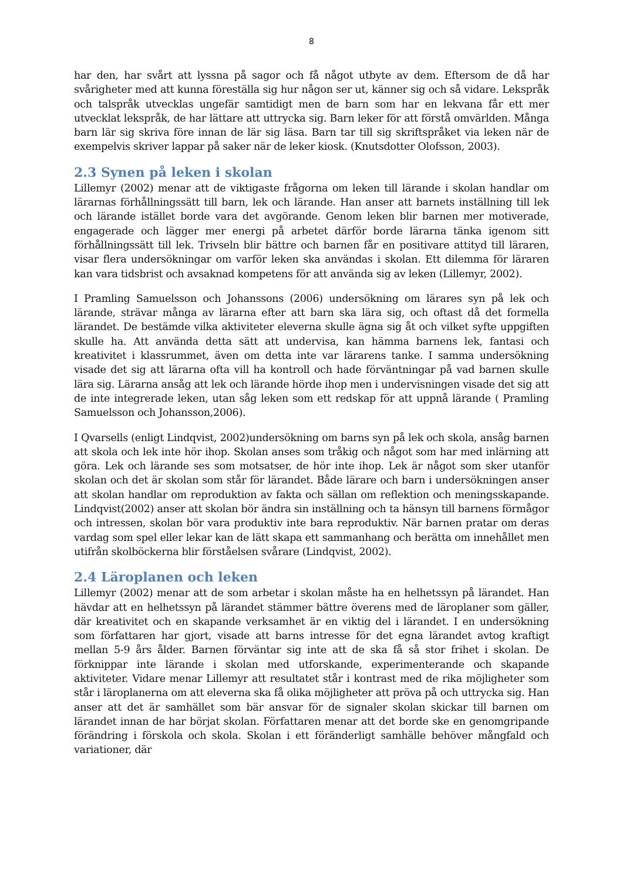8
har den, har svårt att lyssna på sagor och få något utbyte av dem. Eftersom de då har svårigheter med att kunna föreställa sig hur någon ser ut, känner sig och så vidare. Lekspråk och talspråk utvecklas ungefär samtidigt men de barn som har en lekvana får ett mer utvecklat lekspråk, de har lättare att uttrycka sig. Barn leker för att förstå omvärlden. Många barn lär sig skriva före innan de lär sig läsa. Barn tar till sig skriftspråket via leken när de exempelvis skriver lappar på saker när de leker kiosk. (Knutsdotter Olofsson, 2003).
2.3 Synen på leken i skolan
Lillemyr (2002) menar att de viktigaste frågorna om leken till lärande i skolan handlar om lärarnas förhållningssätt till barn, lek och lärande. Han anser att barnets inställning till lek och lärande istället borde vara det avgörande. Genom leken blir barnen mer motiverade, engagerade och lägger mer energi på arbetet därför borde lärarna tänka igenom sitt förhållningssätt till lek. Trivseln blir bättre och barnen får en positivare attityd till läraren, visar flera undersökningar om varför leken ska användas i skolan. Ett dilemma för läraren kan vara tidsbrist och avsaknad kompetens för att använda sig av leken (Lillemyr, 2002).
I Pramling Samuelsson och Johanssons (2006) undersökning om lärares syn på lek och lärande, strävar många av lärarna efter att barn ska lära sig, och oftast då det formella lärandet. De bestämde vilka aktiviteter eleverna skulle ägna sig åt och vilket syfte uppgiften skulle ha. Att använda detta sätt att undervisa, kan hämma barnens lek, fantasi och kreativitet i klassrummet, även om detta inte var lärarens tanke. I samma undersökning visade det sig att lärarna ofta vill ha kontroll och hade förväntningar på vad barnen skulle lära sig. Lärarna ansåg att lek och lärande hörde ihop men i undervisningen visade det sig att de inte integrerade leken, utan såg leken som ett redskap för att uppnå lärande ( Pramling Samuelsson och Johansson,2006).
I Qvarsells (enligt Lindqvist, 2002)undersökning om barns syn på lek och skola, ansåg barnen att skola och lek inte hör ihop. Skolan anses som tråkig och något som har med inlärning att göra. Lek och lärande ses som motsatser, de hör inte ihop. Lek är något som sker utanför skolan och det är skolan som står för lärandet. Både lärare och barn i undersökningen anser att skolan handlar om reproduktion av fakta och sällan om reflektion och meningsskapande. Lindqvist(2002) anser att skolan bör ändra sin inställning och ta hänsyn till barnens förmågor och intressen, skolan bör vara produktiv inte bara reproduktiv. När barnen pratar om deras vardag som spel eller lekar kan de lätt skapa ett sammanhang och berätta om innehållet men utifrån skolböckerna blir förståelsen svårare (Lindqvist, 2002).
2.4 Läroplanen och leken
Lillemyr (2002) menar att de som arbetar i skolan måste ha en helhetssyn på lärandet. Han hävdar att en helhetssyn på lärandet stämmer bättre överens med de läroplaner som gäller, där kreativitet och en skapande verksamhet är en viktig del i lärandet. I en undersökning som författaren har gjort, visade att barns intresse för det egna lärandet avtog kraftigt mellan 5-9 års ålder. Barnen förväntar sig inte att de ska få så stor frihet i skolan. De förknippar inte lärande i skolan med utforskande, experimenterande och skapande aktiviteter. Vidare menar Lillemyr att resultatet står i kontrast med de rika möjligheter som står i läroplanerna om att eleverna ska få olika möjligheter att pröva på och uttrycka sig. Han anser att det är samhället som bär ansvar för de signaler skolan skickar till barnen om lärandet innan de har börjat skolan. Författaren menar att det borde ske en genomgripande förändring i förskola och skola. Skolan i ett föränderligt samhälle behöver mångfald och variationer, där